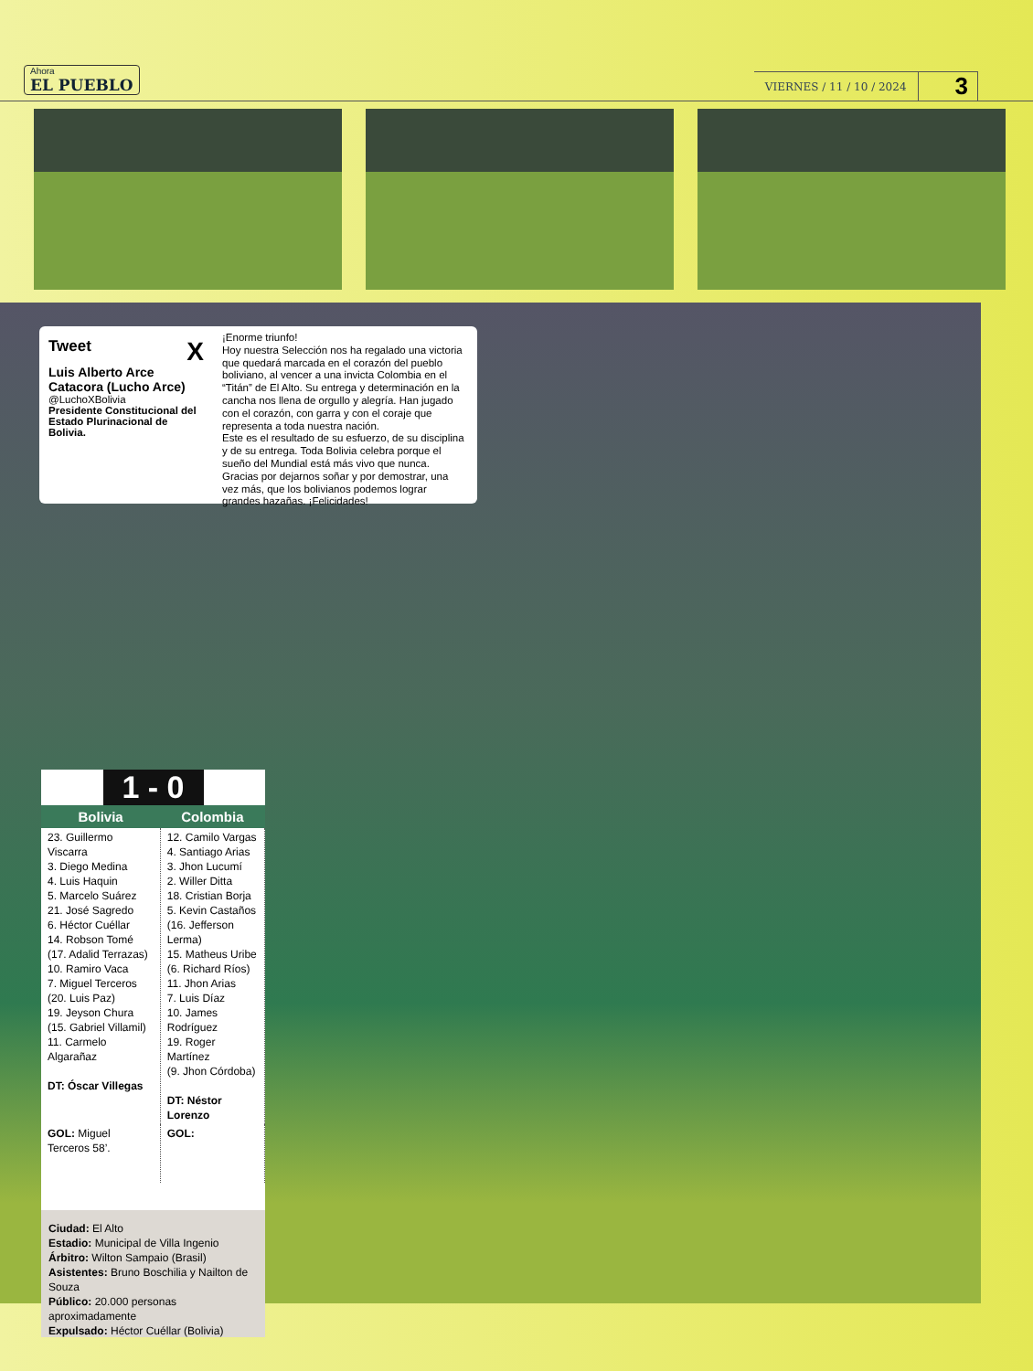Ahora
EL PUEBLO
VIERNES / 11 / 10 / 2024 3
Tweet X
Luis Alberto Arce Catacora (Lucho Arce)
@LuchoXBolivia
Presidente Constitucional del Estado Plurinacional de Bolivia.
¡Enorme triunfo!
Hoy nuestra Selección nos ha regalado una victoria que quedará marcada en el corazón del pueblo boliviano, al vencer a una invicta Colombia en el “Titán” de El Alto. Su entrega y determinación en la cancha nos llena de orgullo y alegría. Han jugado con el corazón, con garra y con el coraje que representa a toda nuestra nación.
Este es el resultado de su esfuerzo, de su disciplina y de su entrega. Toda Bolivia celebra porque el sueño del Mundial está más vivo que nunca. Gracias por dejarnos soñar y por demostrar, una vez más, que los bolivianos podemos lograr grandes hazañas. ¡Felicidades!
1 - 0
| Bolivia | Colombia |
| --- | --- |
| 23. Guillermo Viscarra 3. Diego Medina 4. Luis Haquin 5. Marcelo Suárez 21. José Sagredo 6. Héctor Cuéllar 14. Robson Tomé (17. Adalid Terrazas) 10. Ramiro Vaca 7. Miguel Terceros (20. Luis Paz) 19. Jeyson Chura (15. Gabriel Villamil) 11. Carmelo Algarañaz DT: Óscar Villegas | 12. Camilo Vargas 4. Santiago Arias 3. Jhon Lucumí 2. Willer Ditta 18. Cristian Borja 5. Kevin Castaños (16. Jefferson Lerma) 15. Matheus Uribe (6. Richard Ríos) 11. Jhon Arias 7. Luis Díaz 10. James Rodríguez 19. Roger Martínez (9. Jhon Córdoba) DT: Néstor Lorenzo |
| GOL: Miguel Terceros 58’. | GOL: |
Ciudad: El Alto
Estadio: Municipal de Villa Ingenio
Árbitro: Wilton Sampaio (Brasil)
Asistentes: Bruno Boschilia y Nailton de Souza
Público: 20.000 personas aproximadamente
Expulsado: Héctor Cuéllar (Bolivia)